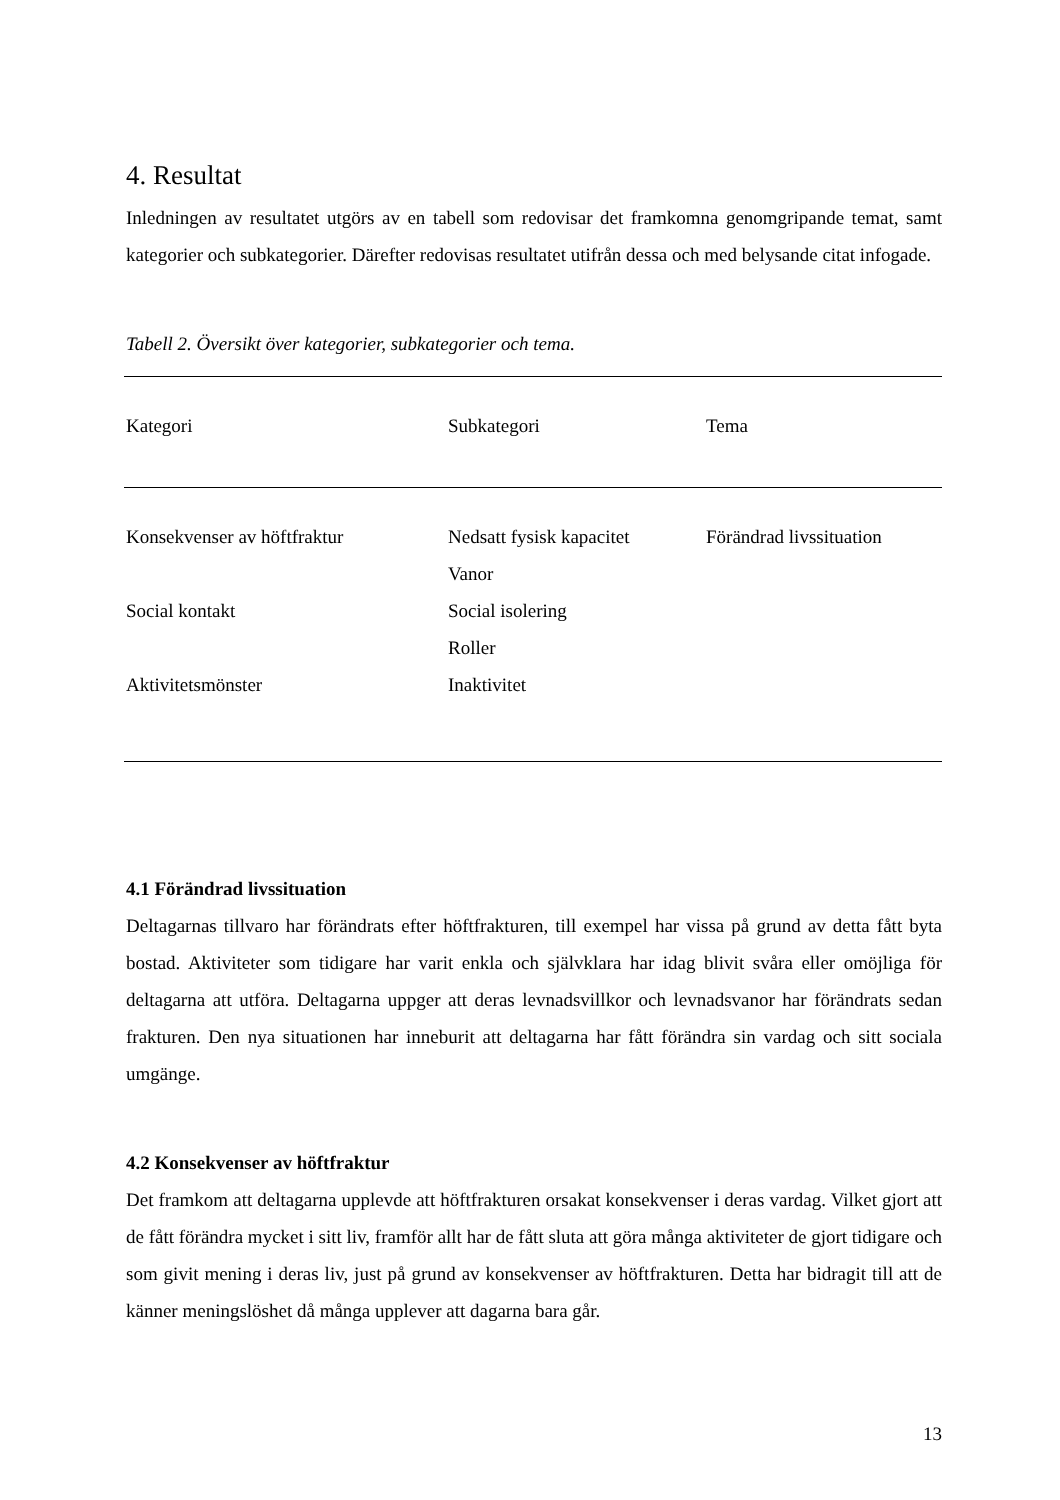4. Resultat
Inledningen av resultatet utgörs av en tabell som redovisar det framkomna genomgripande temat, samt kategorier och subkategorier. Därefter redovisas resultatet utifrån dessa och med belysande citat infogade.
Tabell 2. Översikt över kategorier, subkategorier och tema.
| Kategori | Subkategori | Tema |
| --- | --- | --- |
| Konsekvenser av höftfraktur | Nedsatt fysisk kapacitet | Förändrad livssituation |
| | Vanor | |
| Social kontakt | Social isolering | |
| | Roller | |
| Aktivitetsmönster | Inaktivitet | |
4.1 Förändrad livssituation
Deltagarnas tillvaro har förändrats efter höftfrakturen, till exempel har vissa på grund av detta fått byta bostad. Aktiviteter som tidigare har varit enkla och självklara har idag blivit svåra eller omöjliga för deltagarna att utföra. Deltagarna uppger att deras levnadsvillkor och levnadsvanor har förändrats sedan frakturen. Den nya situationen har inneburit att deltagarna har fått förändra sin vardag och sitt sociala umgänge.
4.2 Konsekvenser av höftfraktur
Det framkom att deltagarna upplevde att höftfrakturen orsakat konsekvenser i deras vardag. Vilket gjort att de fått förändra mycket i sitt liv, framför allt har de fått sluta att göra många aktiviteter de gjort tidigare och som givit mening i deras liv, just på grund av konsekvenser av höftfrakturen. Detta har bidragit till att de känner meningslöshet då många upplever att dagarna bara går.
13